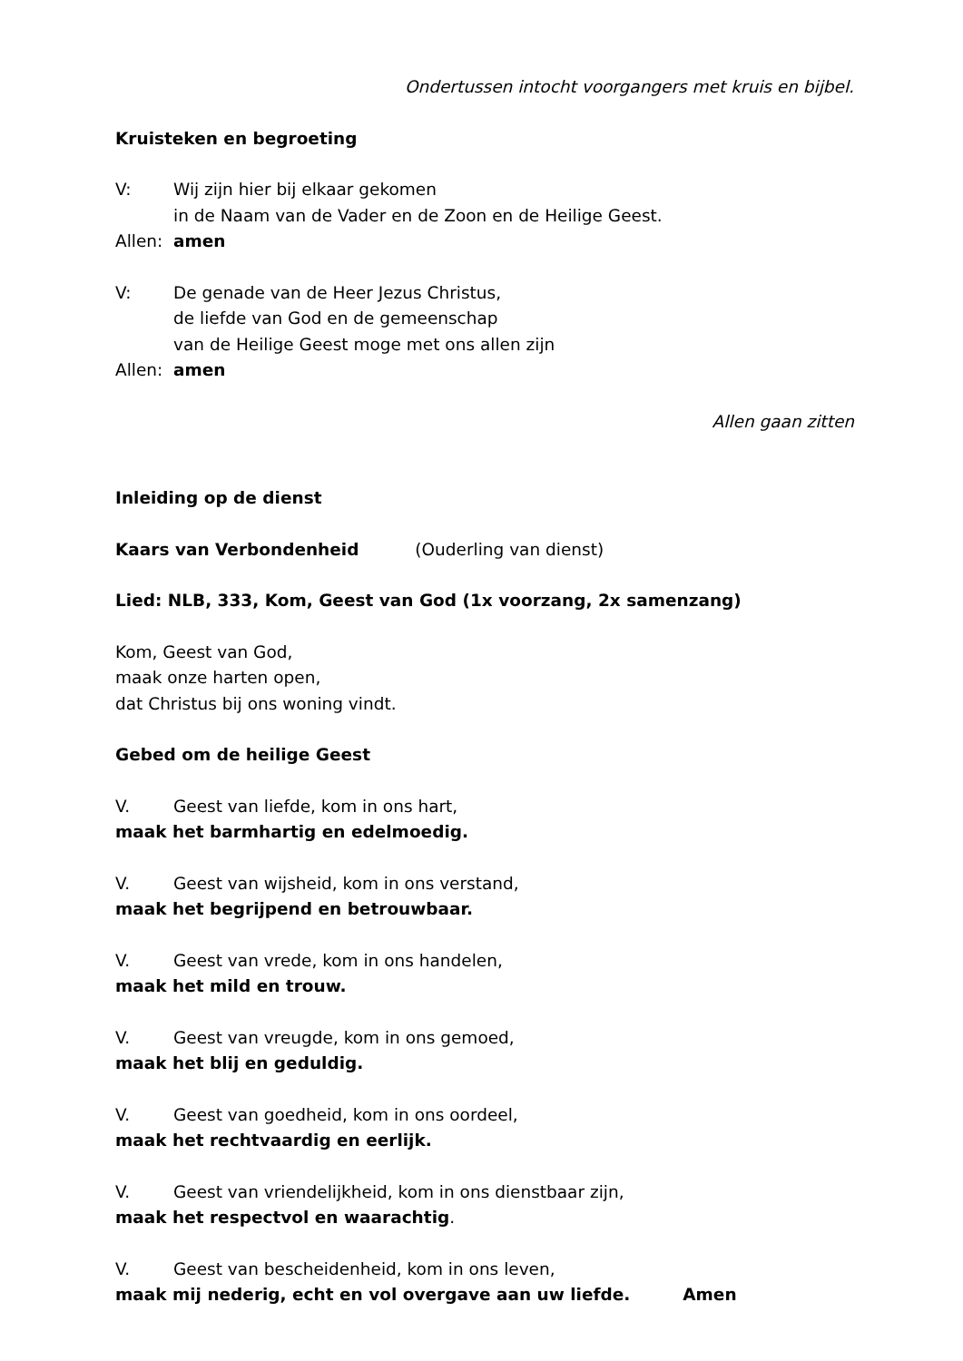Ondertussen intocht voorgangers met kruis en bijbel.
Kruisteken en begroeting
V: Wij zijn hier bij elkaar gekomen
in de Naam van de Vader en de Zoon en de Heilige Geest.
Allen: amen
V: De genade van de Heer Jezus Christus,
de liefde van God en de gemeenschap
van de Heilige Geest moge met ons allen zijn
Allen: amen
Allen gaan zitten
Inleiding op de dienst
Kaars van Verbondenheid (Ouderling van dienst)
Lied: NLB, 333, Kom, Geest van God (1x voorzang, 2x samenzang)
Kom, Geest van God,
maak onze harten open,
dat Christus bij ons woning vindt.
Gebed om de heilige Geest
V. Geest van liefde, kom in ons hart,
maak het barmhartig en edelmoedig.
V. Geest van wijsheid, kom in ons verstand,
maak het begrijpend en betrouwbaar.
V. Geest van vrede, kom in ons handelen,
maak het mild en trouw.
V. Geest van vreugde, kom in ons gemoed,
maak het blij en geduldig.
V. Geest van goedheid, kom in ons oordeel,
maak het rechtvaardig en eerlijk.
V. Geest van vriendelijkheid, kom in ons dienstbaar zijn,
maak het respectvol en waarachtig.
V. Geest van bescheidenheid, kom in ons leven,
maak mij nederig, echt en vol overgave aan uw liefde. Amen